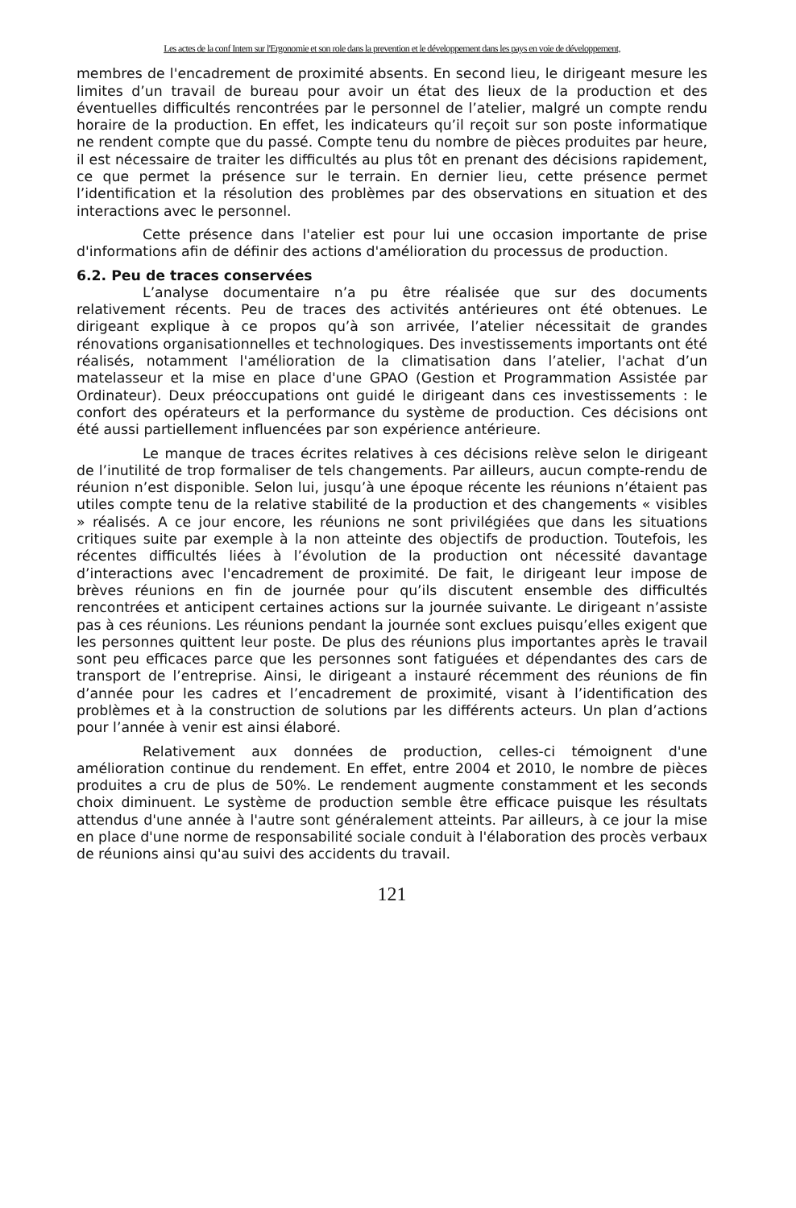Les actes de la conf Intern sur l'Ergonomie et son role dans la prevention et le développement dans les pays en voie de développement,
membres de l'encadrement de proximité absents. En second lieu, le dirigeant mesure les limites d’un travail de bureau pour avoir un état des lieux de la production et des éventuelles difficultés rencontrées par le personnel de l’atelier, malgré un compte rendu horaire de la production. En effet, les indicateurs qu’il reçoit sur son poste informatique ne rendent compte que du passé. Compte tenu du nombre de pièces produites par heure, il est nécessaire de traiter les difficultés au plus tôt en prenant des décisions rapidement, ce que permet la présence sur le terrain. En dernier lieu, cette présence permet l’identification et la résolution des problèmes par des observations en situation et des interactions avec le personnel.
Cette présence dans l'atelier est pour lui une occasion importante de prise d'informations afin de définir des actions d'amélioration du processus de production.
6.2. Peu de traces conservées
L’analyse documentaire n’a pu être réalisée que sur des documents relativement récents. Peu de traces des activités antérieures ont été obtenues. Le dirigeant explique à ce propos qu’à son arrivée, l’atelier nécessitait de grandes rénovations organisationnelles et technologiques. Des investissements importants ont été réalisés, notamment l'amélioration de la climatisation dans l’atelier, l'achat d’un matelasseur et la mise en place d'une GPAO (Gestion et Programmation Assistée par Ordinateur). Deux préoccupations ont guidé le dirigeant dans ces investissements : le confort des opérateurs et la performance du système de production. Ces décisions ont été aussi partiellement influencées par son expérience antérieure.
Le manque de traces écrites relatives à ces décisions relève selon le dirigeant de l’inutilité de trop formaliser de tels changements. Par ailleurs, aucun compte-rendu de réunion n’est disponible. Selon lui, jusqu’à une époque récente les réunions n’étaient pas utiles compte tenu de la relative stabilité de la production et des changements « visibles » réalisés. A ce jour encore, les réunions ne sont privilégiées que dans les situations critiques suite par exemple à la non atteinte des objectifs de production. Toutefois, les récentes difficultés liées à l’évolution de la production ont nécessité davantage d’interactions avec l'encadrement de proximité. De fait, le dirigeant leur impose de brèves réunions en fin de journée pour qu’ils discutent ensemble des difficultés rencontrées et anticipent certaines actions sur la journée suivante. Le dirigeant n’assiste pas à ces réunions. Les réunions pendant la journée sont exclues puisqu’elles exigent que les personnes quittent leur poste. De plus des réunions plus importantes après le travail sont peu efficaces parce que les personnes sont fatiguées et dépendantes des cars de transport de l’entreprise. Ainsi, le dirigeant a instauré récemment des réunions de fin d’année pour les cadres et l’encadrement de proximité, visant à l’identification des problèmes et à la construction de solutions par les différents acteurs. Un plan d’actions pour l’année à venir est ainsi élaboré.
Relativement aux données de production, celles-ci témoignent d'une amélioration continue du rendement. En effet, entre 2004 et 2010, le nombre de pièces produites a cru de plus de 50%. Le rendement augmente constamment et les seconds choix diminuent. Le système de production semble être efficace puisque les résultats attendus d'une année à l'autre sont généralement atteints. Par ailleurs, à ce jour la mise en place d'une norme de responsabilité sociale conduit à l'élaboration des procès verbaux de réunions ainsi qu'au suivi des accidents du travail.
121